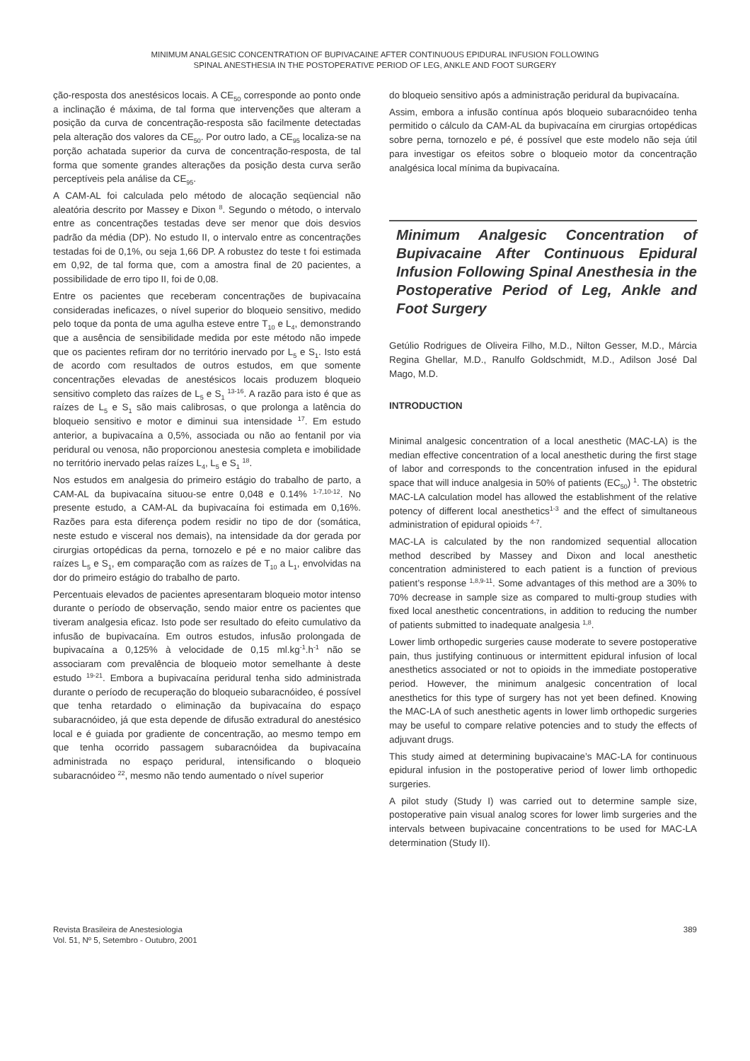MINIMUM ANALGESIC CONCENTRATION OF BUPIVACAINE AFTER CONTINUOUS EPIDURAL INFUSION FOLLOWING
SPINAL ANESTHESIA IN THE POSTOPERATIVE PERIOD OF LEG, ANKLE AND FOOT SURGERY
ção-resposta dos anestésicos locais. A CE<sub>50</sub> corresponde ao ponto onde a inclinação é máxima, de tal forma que intervenções que alteram a posição da curva de concentração-resposta são facilmente detectadas pela alteração dos valores da CE<sub>50</sub>. Por outro lado, a CE<sub>95</sub> localiza-se na porção achatada superior da curva de concentração-resposta, de tal forma que somente grandes alterações da posição desta curva serão perceptíveis pela análise da CE<sub>95</sub>.
A CAM-AL foi calculada pelo método de alocação seqüencial não aleatória descrito por Massey e Dixon <sup>8</sup>. Segundo o método, o intervalo entre as concentrações testadas deve ser menor que dois desvios padrão da média (DP). No estudo II, o intervalo entre as concentrações testadas foi de 0,1%, ou seja 1,66 DP. A robustez do teste t foi estimada em 0,92, de tal forma que, com a amostra final de 20 pacientes, a possibilidade de erro tipo II, foi de 0,08.
Entre os pacientes que receberam concentrações de bupivacaína consideradas ineficazes, o nível superior do bloqueio sensitivo, medido pelo toque da ponta de uma agulha esteve entre T<sub>10</sub> e L<sub>4</sub>, demonstrando que a ausência de sensibilidade medida por este método não impede que os pacientes refiram dor no território inervado por L<sub>5</sub> e S<sub>1</sub>. Isto está de acordo com resultados de outros estudos, em que somente concentrações elevadas de anestésicos locais produzem bloqueio sensitivo completo das raízes de L<sub>5</sub> e S<sub>1</sub> <sup>13-16</sup>. A razão para isto é que as raízes de L<sub>5</sub> e S<sub>1</sub> são mais calibrosas, o que prolonga a latência do bloqueio sensitivo e motor e diminui sua intensidade <sup>17</sup>. Em estudo anterior, a bupivacaína a 0,5%, associada ou não ao fentanil por via peridural ou venosa, não proporcionou anestesia completa e imobilidade no território inervado pelas raízes L<sub>4</sub>, L<sub>5</sub> e S<sub>1</sub> <sup>18</sup>.
Nos estudos em analgesia do primeiro estágio do trabalho de parto, a CAM-AL da bupivacaína situou-se entre 0,048 e 0.14% <sup>1-7,10-12</sup>. No presente estudo, a CAM-AL da bupivacaína foi estimada em 0,16%. Razões para esta diferença podem residir no tipo de dor (somática, neste estudo e visceral nos demais), na intensidade da dor gerada por cirurgias ortopédicas da perna, tornozelo e pé e no maior calibre das raízes L<sub>5</sub> e S<sub>1</sub>, em comparação com as raízes de T<sub>10</sub> a L<sub>1</sub>, envolvidas na dor do primeiro estágio do trabalho de parto.
Percentuais elevados de pacientes apresentaram bloqueio motor intenso durante o período de observação, sendo maior entre os pacientes que tiveram analgesia eficaz. Isto pode ser resultado do efeito cumulativo da infusão de bupivacaína. Em outros estudos, infusão prolongada de bupivacaína a 0,125% à velocidade de 0,15 ml.kg<sup>-1</sup>.h<sup>-1</sup> não se associaram com prevalência de bloqueio motor semelhante à deste estudo <sup>19-21</sup>. Embora a bupivacaína peridural tenha sido administrada durante o período de recuperação do bloqueio subaracnóideo, é possível que tenha retardado o eliminação da bupivacaína do espaço subaracnóideo, já que esta depende de difusão extradural do anestésico local e é guiada por gradiente de concentração, ao mesmo tempo em que tenha ocorrido passagem subaracnóidea da bupivacaína administrada no espaço peridural, intensificando o bloqueio subaracnóideo <sup>22</sup>, mesmo não tendo aumentado o nível superior
do bloqueio sensitivo após a administração peridural da bupivacaína.
Assim, embora a infusão contínua após bloqueio subaracnóideo tenha permitido o cálculo da CAM-AL da bupivacaína em cirurgias ortopédicas sobre perna, tornozelo e pé, é possível que este modelo não seja útil para investigar os efeitos sobre o bloqueio motor da concentração analgésica local mínima da bupivacaína.
Minimum Analgesic Concentration of Bupivacaine After Continuous Epidural Infusion Following Spinal Anesthesia in the Postoperative Period of Leg, Ankle and Foot Surgery
Getúlio Rodrigues de Oliveira Filho, M.D., Nilton Gesser, M.D., Márcia Regina Ghellar, M.D., Ranulfo Goldschmidt, M.D., Adilson José Dal Mago, M.D.
INTRODUCTION
Minimal analgesic concentration of a local anesthetic (MAC-LA) is the median effective concentration of a local anesthetic during the first stage of labor and corresponds to the concentration infused in the epidural space that will induce analgesia in 50% of patients (EC<sub>50</sub>) <sup>1</sup>. The obstetric MAC-LA calculation model has allowed the establishment of the relative potency of different local anesthetics<sup>1-3</sup> and the effect of simultaneous administration of epidural opioids <sup>4-7</sup>.
MAC-LA is calculated by the non randomized sequential allocation method described by Massey and Dixon and local anesthetic concentration administered to each patient is a function of previous patient’s response <sup>1,8,9-11</sup>. Some advantages of this method are a 30% to 70% decrease in sample size as compared to multi-group studies with fixed local anesthetic concentrations, in addition to reducing the number of patients submitted to inadequate analgesia <sup>1,8</sup>.
Lower limb orthopedic surgeries cause moderate to severe postoperative pain, thus justifying continuous or intermittent epidural infusion of local anesthetics associated or not to opioids in the immediate postoperative period. However, the minimum analgesic concentration of local anesthetics for this type of surgery has not yet been defined. Knowing the MAC-LA of such anesthetic agents in lower limb orthopedic surgeries may be useful to compare relative potencies and to study the effects of adjuvant drugs.
This study aimed at determining bupivacaine’s MAC-LA for continuous epidural infusion in the postoperative period of lower limb orthopedic surgeries.
A pilot study (Study I) was carried out to determine sample size, postoperative pain visual analog scores for lower limb surgeries and the intervals between bupivacaine concentrations to be used for MAC-LA determination (Study II).
Revista Brasileira de Anestesiologia
Vol. 51, Nº 5, Setembro - Outubro, 2001
389